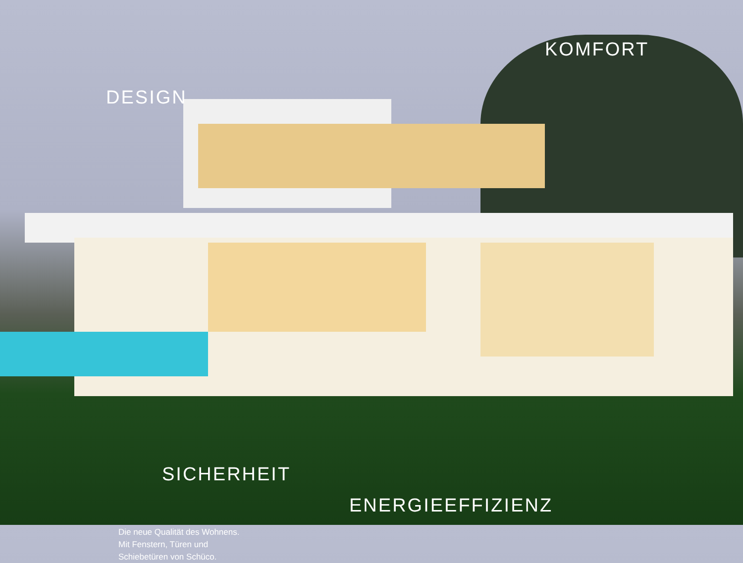DESIGN
KOMFORT
SICHERHEIT
ENERGIEEFFIZIENZ
Die neue Qualität des Wohnens.
Mit Fenstern, Türen und
Schiebetüren von Schüco.